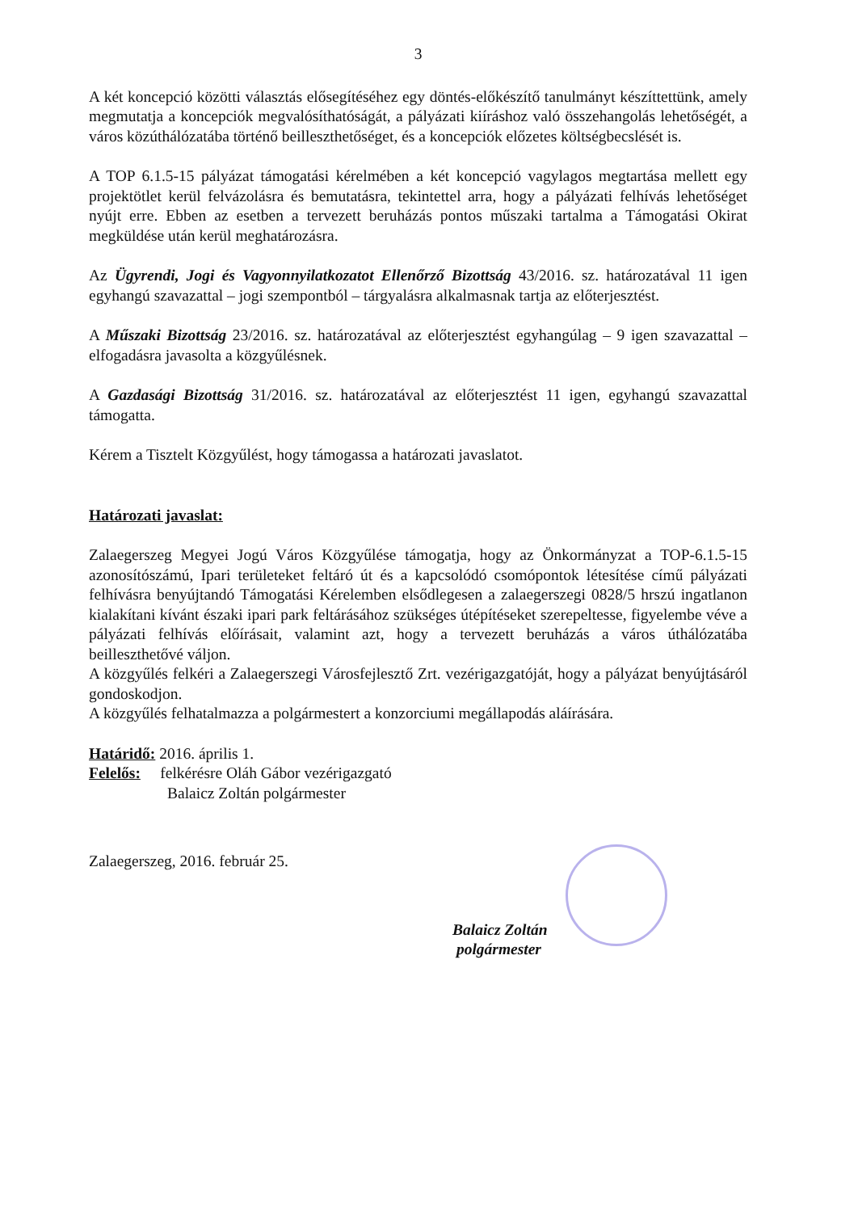3
A két koncepció közötti választás elősegítéséhez egy döntés-előkészítő tanulmányt készíttettünk, amely megmutatja a koncepciók megvalósíthatóságát, a pályázati kiíráshoz való összehangolás lehetőségét, a város közúthálózatába történő beilleszthetőséget, és a koncepciók előzetes költségbecslését is.
A TOP 6.1.5-15 pályázat támogatási kérelmében a két koncepció vagylagos megtartása mellett egy projektötlet kerül felvázolásra és bemutatásra, tekintettel arra, hogy a pályázati felhívás lehetőséget nyújt erre. Ebben az esetben a tervezett beruházás pontos műszaki tartalma a Támogatási Okirat megküldése után kerül meghatározásra.
Az Ügyrendi, Jogi és Vagyonnyilatkozatot Ellenőrző Bizottság 43/2016. sz. határozatával 11 igen egyhangú szavazattal – jogi szempontból – tárgyalásra alkalmasnak tartja az előterjesztést.
A Műszaki Bizottság 23/2016. sz. határozatával az előterjesztést egyhangúlag – 9 igen szavazattal – elfogadásra javasolta a közgyűlésnek.
A Gazdasági Bizottság 31/2016. sz. határozatával az előterjesztést 11 igen, egyhangú szavazattal támogatta.
Kérem a Tisztelt Közgyűlést, hogy támogassa a határozati javaslatot.
Határozati javaslat:
Zalaegerszeg Megyei Jogú Város Közgyűlése támogatja, hogy az Önkormányzat a TOP-6.1.5-15 azonosítószámú, Ipari területeket feltáró út és a kapcsolódó csomópontok létesítése című pályázati felhívásra benyújtandó Támogatási Kérelemben elsődlegesen a zalaegerszegi 0828/5 hrszú ingatlanon kialakítani kívánt északi ipari park feltárásához szükséges útépítéseket szerepeltesse, figyelembe véve a pályázati felhívás előírásait, valamint azt, hogy a tervezett beruházás a város úthálózatába beilleszthetővé váljon.
A közgyűlés felkéri a Zalaegerszegi Városfejlesztő Zrt. vezérigazgatóját, hogy a pályázat benyújtásáról gondoskodjon.
A közgyűlés felhatalmazza a polgármestert a konzorciumi megállapodás aláírására.
Határidő: 2016. április 1.
Felelős: felkérésre Oláh Gábor vezérigazgató
Balaicz Zoltán polgármester
Zalaegerszeg, 2016. február 25.
Balaicz Zoltán
polgármester